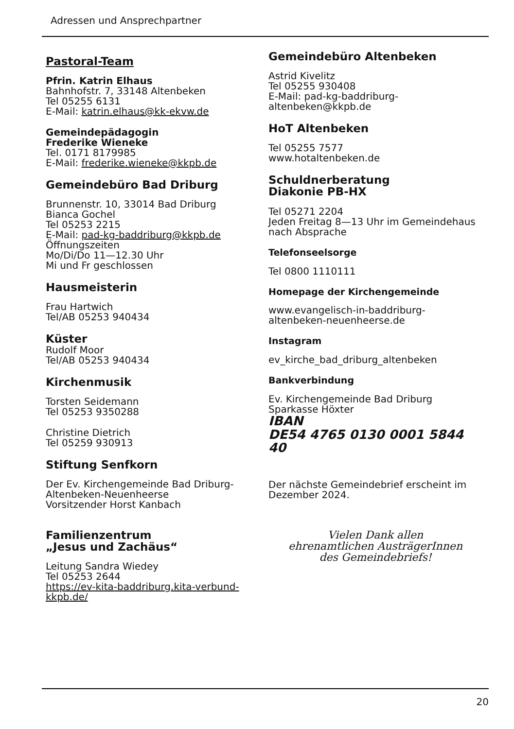Adressen und Ansprechpartner
Pastoral-Team
Pfrin. Katrin Elhaus
Bahnhofstr. 7, 33148 Altenbeken
Tel 05255 6131
E-Mail: katrin.elhaus@kk-ekvw.de
Gemeindepädagogin
Frederike Wieneke
Tel. 0171 8179985
E-Mail: frederike.wieneke@kkpb.de
Gemeindebüro Bad Driburg
Brunnenstr. 10, 33014 Bad Driburg
Bianca Gochel
Tel 05253 2215
E-Mail: pad-kg-baddriburg@kkpb.de
Öffnungszeiten
Mo/Di/Do 11—12.30 Uhr
Mi und Fr geschlossen
Hausmeisterin
Frau Hartwich
Tel/AB 05253 940434
Küster
Rudolf Moor
Tel/AB 05253 940434
Kirchenmusik
Torsten Seidemann
Tel 05253 9350288
Christine Dietrich
Tel 05259 930913
Stiftung Senfkorn
Der Ev. Kirchengemeinde Bad Driburg-Altenbeken-Neuenheerse
Vorsitzender Horst Kanbach
Familienzentrum
„Jesus und Zachäus“
Leitung Sandra Wiedey
Tel 05253 2644
https://ev-kita-baddriburg.kita-verbund-kkpb.de/
Gemeindebüro Altenbeken
Astrid Kivelitz
Tel 05255 930408
E-Mail: pad-kg-baddriburg-altenbeken@kkpb.de
HoT Altenbeken
Tel 05255 7577
www.hotaltenbeken.de
Schuldnerberatung
Diakonie PB-HX
Tel 05271 2204
Jeden Freitag 8—13 Uhr im Gemeindehaus nach Absprache
Telefonseelsorge
Tel 0800 1110111
Homepage der Kirchengemeinde
www.evangelisch-in-baddriburg-altenbeken-neuenheerse.de
Instagram
ev_kirche_bad_driburg_altenbeken
Bankverbindung
Ev. Kirchengemeinde Bad Driburg
Sparkasse Höxter
IBAN
DE54 4765 0130 0001 5844 40
Der nächste Gemeindebrief erscheint im Dezember 2024.
Vielen Dank allen
ehrenamtlichen AusträgerInnen
des Gemeindebriefs!
20